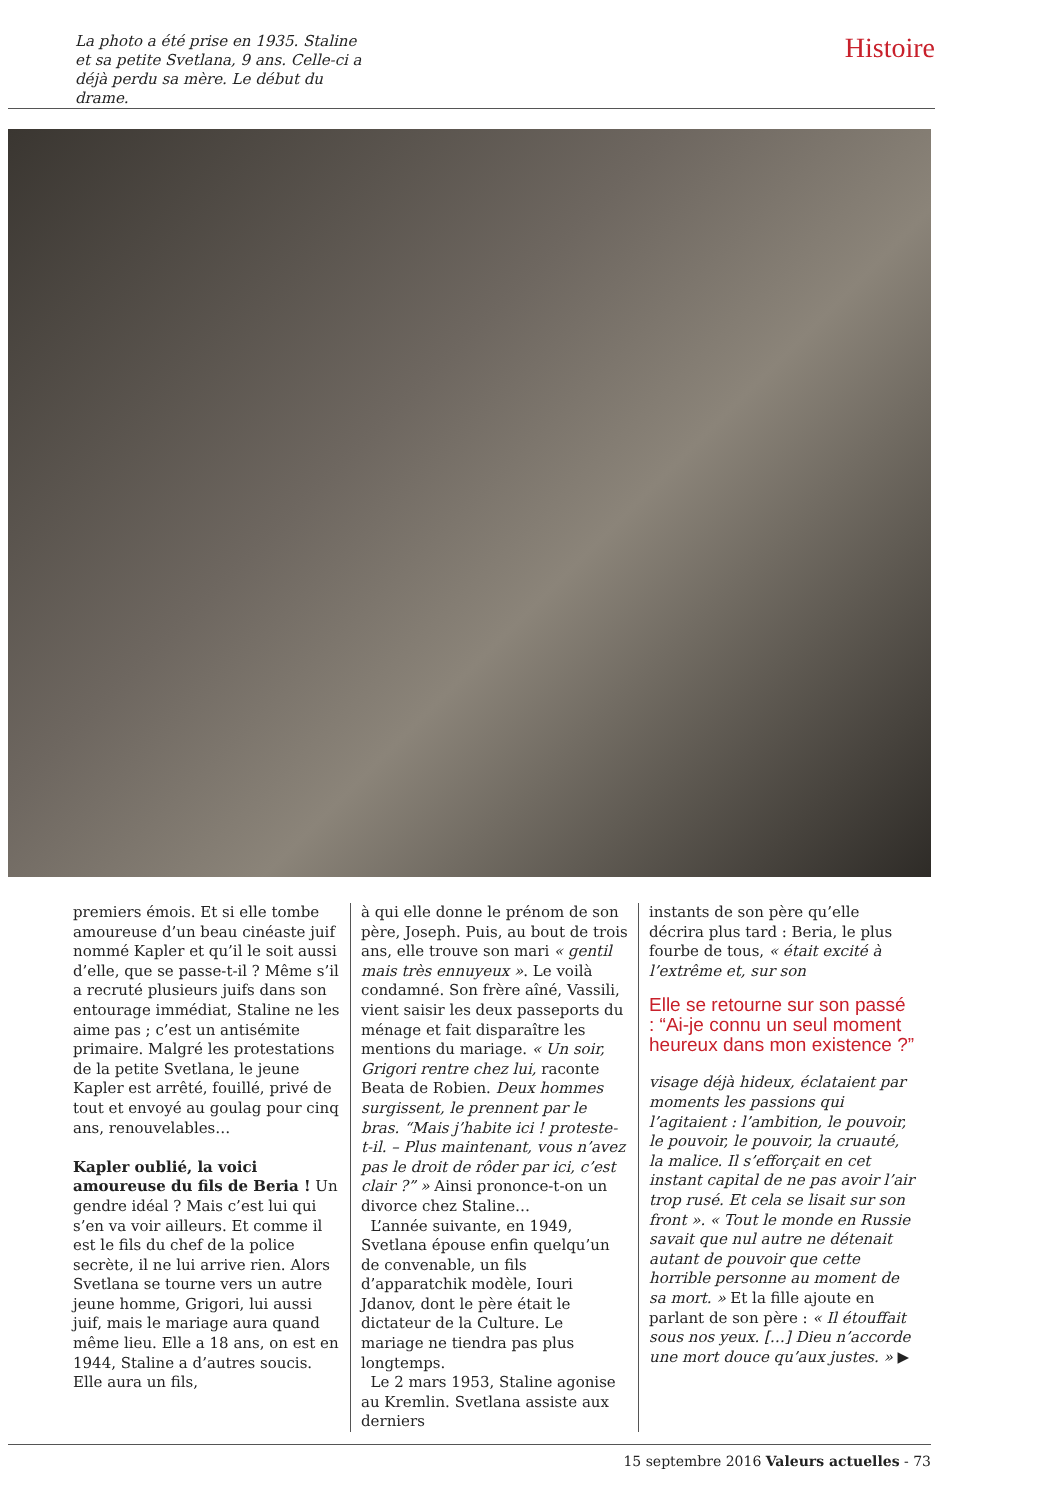La photo a été prise en 1935. Staline et sa petite Svetlana, 9 ans. Celle-ci a déjà perdu sa mère. Le début du drame.
Histoire
premiers émois. Et si elle tombe amoureuse d’un beau cinéaste juif nommé Kapler et qu’il le soit aussi d’elle, que se passe-t-il ? Même s’il a recruté plusieurs juifs dans son entourage immédiat, Staline ne les aime pas ; c’est un antisémite primaire. Malgré les protestations de la petite Svetlana, le jeune Kapler est arrêté, fouillé, privé de tout et envoyé au goulag pour cinq ans, renouvelables…
Kapler oublié, la voici amoureuse du fils de Beria ! Un gendre idéal ? Mais c’est lui qui s’en va voir ailleurs. Et comme il est le fils du chef de la police secrète, il ne lui arrive rien. Alors Svetlana se tourne vers un autre jeune homme, Grigori, lui aussi juif, mais le mariage aura quand même lieu. Elle a 18 ans, on est en 1944, Staline a d’autres soucis. Elle aura un fils,
à qui elle donne le prénom de son père, Joseph. Puis, au bout de trois ans, elle trouve son mari « gentil mais très ennuyeux ». Le voilà condamné. Son frère aîné, Vassili, vient saisir les deux passeports du ménage et fait disparaître les mentions du mariage. « Un soir, Grigori rentre chez lui, raconte Beata de Robien. Deux hommes surgissent, le prennent par le bras. “Mais j’habite ici ! proteste-t-il. – Plus maintenant, vous n’avez pas le droit de rôder par ici, c’est clair ?” » Ainsi prononce-t-on un divorce chez Staline…
L’année suivante, en 1949, Svetlana épouse enfin quelqu’un de convenable, un fils d’apparatchik modèle, Iouri Jdanov, dont le père était le dictateur de la Culture. Le mariage ne tiendra pas plus longtemps.
Le 2 mars 1953, Staline agonise au Kremlin. Svetlana assiste aux derniers
instants de son père qu’elle décrira plus tard : Beria, le plus fourbe de tous, « était excité à l’extrême et, sur son
Elle se retourne sur son passé : “Ai-je connu un seul moment heureux dans mon existence ?”
visage déjà hideux, éclataient par moments les passions qui l’agitaient : l’ambition, le pouvoir, le pouvoir, le pouvoir, la cruauté, la malice. Il s’efforçait en cet instant capital de ne pas avoir l’air trop rusé. Et cela se lisait sur son front ». « Tout le monde en Russie savait que nul autre ne détenait autant de pouvoir que cette horrible personne au moment de sa mort. » Et la fille ajoute en parlant de son père : « Il étouffait sous nos yeux. […] Dieu n’accorde une mort douce qu’aux justes. » ▶
15 septembre 2016 Valeurs actuelles - 73